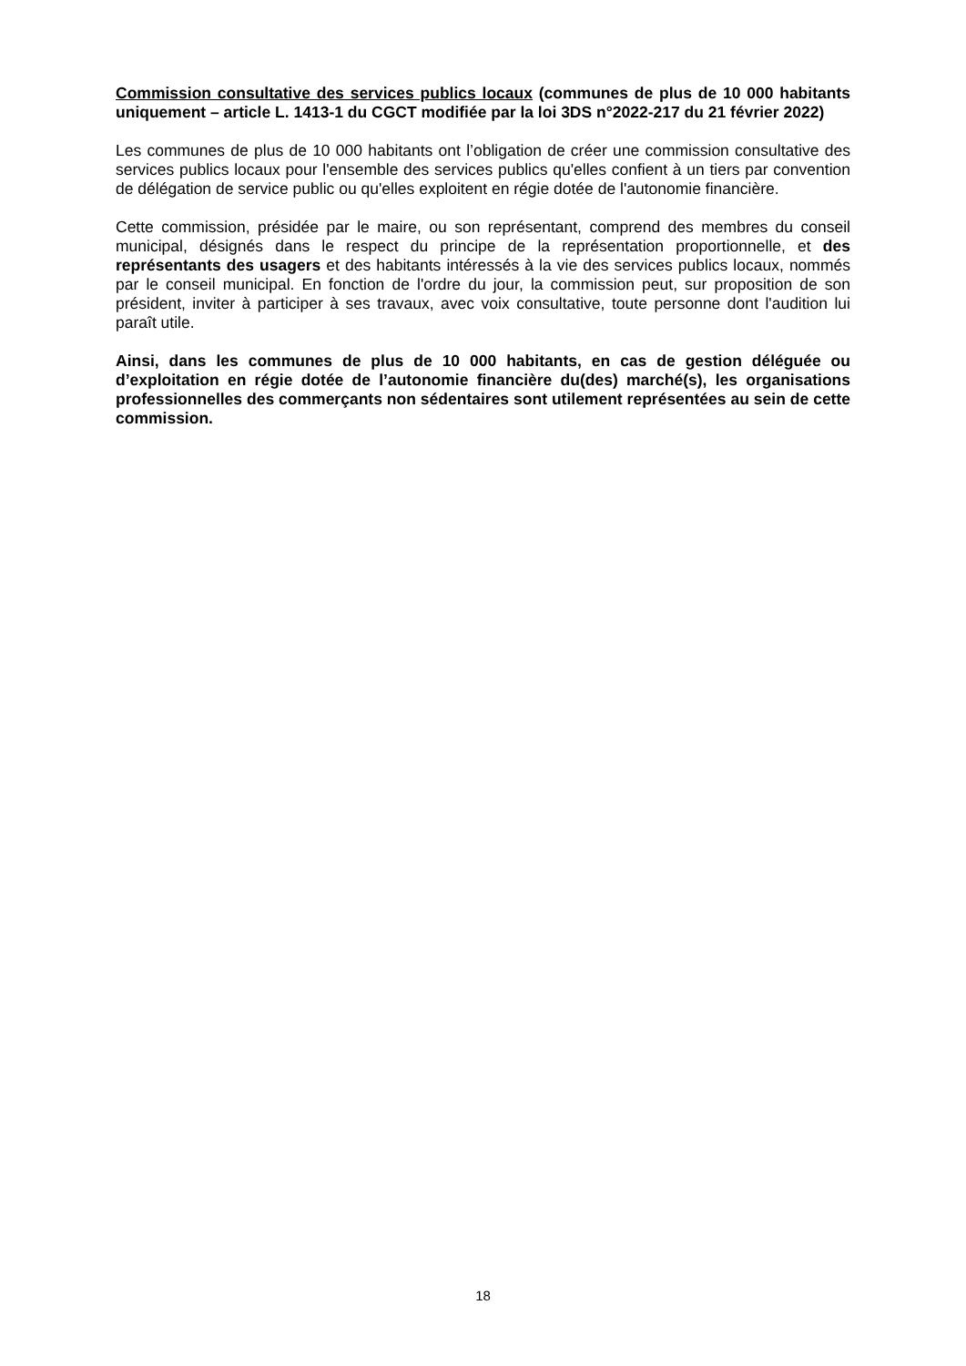Commission consultative des services publics locaux (communes de plus de 10 000 habitants uniquement – article L. 1413-1 du CGCT modifiée par la loi 3DS n°2022-217 du 21 février 2022)
Les communes de plus de 10 000 habitants ont l’obligation de créer une commission consultative des services publics locaux pour l'ensemble des services publics qu'elles confient à un tiers par convention de délégation de service public ou qu'elles exploitent en régie dotée de l'autonomie financière.
Cette commission, présidée par le maire, ou son représentant, comprend des membres du conseil municipal, désignés dans le respect du principe de la représentation proportionnelle, et des représentants des usagers et des habitants intéressés à la vie des services publics locaux, nommés par le conseil municipal. En fonction de l'ordre du jour, la commission peut, sur proposition de son président, inviter à participer à ses travaux, avec voix consultative, toute personne dont l'audition lui paraît utile.
Ainsi, dans les communes de plus de 10 000 habitants, en cas de gestion déléguée ou d’exploitation en régie dotée de l’autonomie financière du(des) marché(s), les organisations professionnelles des commerçants non sédentaires sont utilement représentées au sein de cette commission.
18